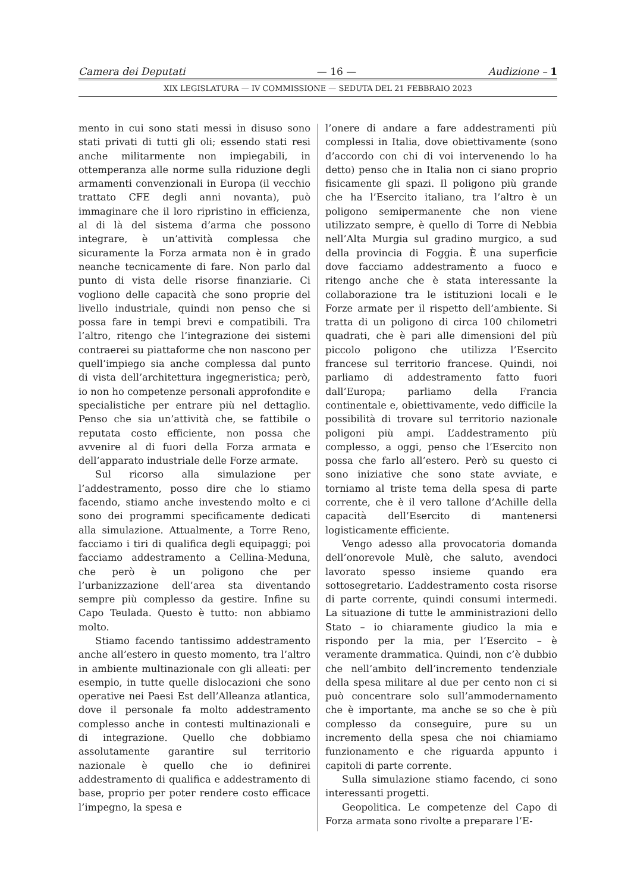Camera dei Deputati — 16 — Audizione – 1
XIX LEGISLATURA — IV COMMISSIONE — SEDUTA DEL 21 FEBBRAIO 2023
mento in cui sono stati messi in disuso sono stati privati di tutti gli oli; essendo stati resi anche militarmente non impiegabili, in ottemperanza alle norme sulla riduzione degli armamenti convenzionali in Europa (il vecchio trattato CFE degli anni novanta), può immaginare che il loro ripristino in efficienza, al di là del sistema d’arma che possono integrare, è un’attività complessa che sicuramente la Forza armata non è in grado neanche tecnicamente di fare. Non parlo dal punto di vista delle risorse finanziarie. Ci vogliono delle capacità che sono proprie del livello industriale, quindi non penso che si possa fare in tempi brevi e compatibili. Tra l’altro, ritengo che l’integrazione dei sistemi contraerei su piattaforme che non nascono per quell’impiego sia anche complessa dal punto di vista dell’architettura ingegneristica; però, io non ho competenze personali approfondite e specialistiche per entrare più nel dettaglio. Penso che sia un’attività che, se fattibile o reputata costo efficiente, non possa che avvenire al di fuori della Forza armata e dell’apparato industriale delle Forze armate.
Sul ricorso alla simulazione per l’addestramento, posso dire che lo stiamo facendo, stiamo anche investendo molto e ci sono dei programmi specificamente dedicati alla simulazione. Attualmente, a Torre Reno, facciamo i tiri di qualifica degli equipaggi; poi facciamo addestramento a Cellina-Meduna, che però è un poligono che per l’urbanizzazione dell’area sta diventando sempre più complesso da gestire. Infine su Capo Teulada. Questo è tutto: non abbiamo molto.
Stiamo facendo tantissimo addestramento anche all’estero in questo momento, tra l’altro in ambiente multinazionale con gli alleati: per esempio, in tutte quelle dislocazioni che sono operative nei Paesi Est dell’Alleanza atlantica, dove il personale fa molto addestramento complesso anche in contesti multinazionali e di integrazione. Quello che dobbiamo assolutamente garantire sul territorio nazionale è quello che io definirei addestramento di qualifica e addestramento di base, proprio per poter rendere costo efficace l’impegno, la spesa e
l’onere di andare a fare addestramenti più complessi in Italia, dove obiettivamente (sono d’accordo con chi di voi intervenendo lo ha detto) penso che in Italia non ci siano proprio fisicamente gli spazi. Il poligono più grande che ha l’Esercito italiano, tra l’altro è un poligono semipermanente che non viene utilizzato sempre, è quello di Torre di Nebbia nell’Alta Murgia sul gradino murgico, a sud della provincia di Foggia. È una superficie dove facciamo addestramento a fuoco e ritengo anche che è stata interessante la collaborazione tra le istituzioni locali e le Forze armate per il rispetto dell’ambiente. Si tratta di un poligono di circa 100 chilometri quadrati, che è pari alle dimensioni del più piccolo poligono che utilizza l’Esercito francese sul territorio francese. Quindi, noi parliamo di addestramento fatto fuori dall’Europa; parliamo della Francia continentale e, obiettivamente, vedo difficile la possibilità di trovare sul territorio nazionale poligoni più ampi. L’addestramento più complesso, a oggi, penso che l’Esercito non possa che farlo all’estero. Però su questo ci sono iniziative che sono state avviate, e torniamo al triste tema della spesa di parte corrente, che è il vero tallone d’Achille della capacità dell’Esercito di mantenersi logisticamente efficiente.
Vengo adesso alla provocatoria domanda dell’onorevole Mulè, che saluto, avendoci lavorato spesso insieme quando era sottosegretario. L’addestramento costa risorse di parte corrente, quindi consumi intermedi. La situazione di tutte le amministrazioni dello Stato – io chiaramente giudico la mia e rispondo per la mia, per l’Esercito – è veramente drammatica. Quindi, non c’è dubbio che nell’ambito dell’incremento tendenziale della spesa militare al due per cento non ci si può concentrare solo sull’ammodernamento che è importante, ma anche se so che è più complesso da conseguire, pure su un incremento della spesa che noi chiamiamo funzionamento e che riguarda appunto i capitoli di parte corrente.
Sulla simulazione stiamo facendo, ci sono interessanti progetti.
Geopolitica. Le competenze del Capo di Forza armata sono rivolte a preparare l’E-